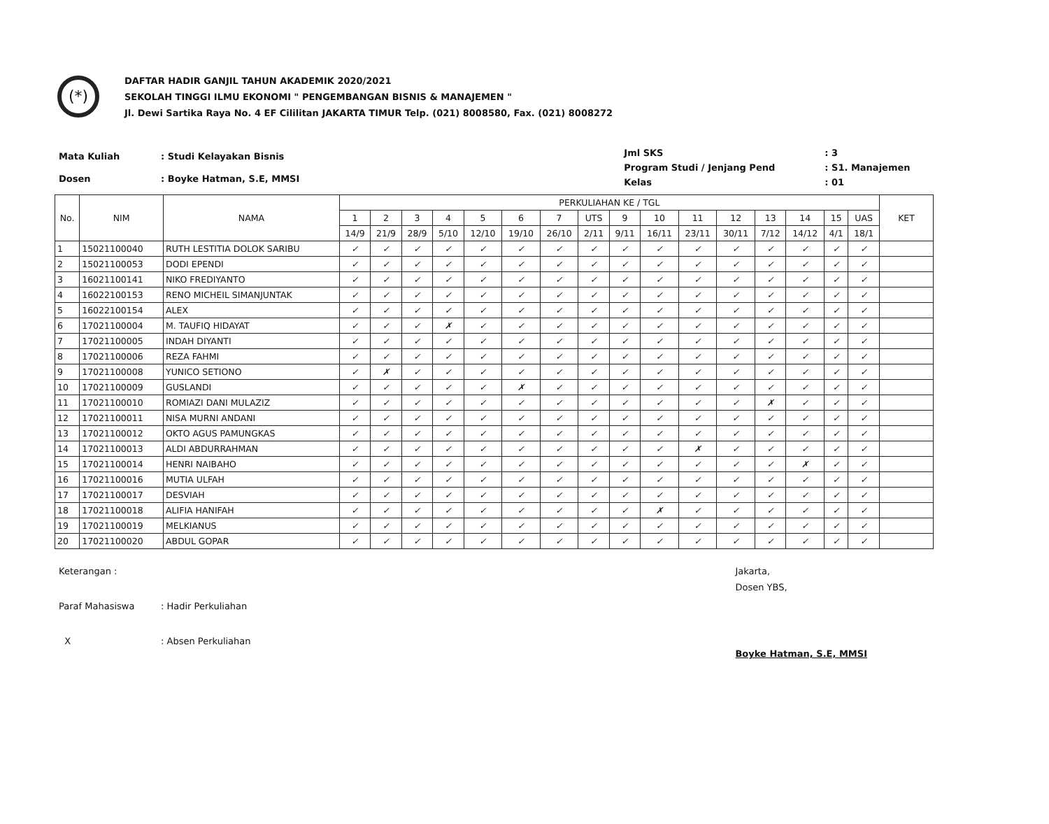(*)
DAFTAR HADIR GANJIL TAHUN AKADEMIK 2020/2021
SEKOLAH TINGGI ILMU EKONOMI " PENGEMBANGAN BISNIS & MANAJEMEN "
Jl. Dewi Sartika Raya No. 4 EF Cililitan JAKARTA TIMUR Telp. (021) 8008580, Fax. (021) 8008272
| Mata Kuliah | : Studi Kelayakan Bisnis |
| Dosen | : Boyke Hatman, S.E, MMSI |
| Jml SKS | : 3 |
| Program Studi / Jenjang Pend | : S1. Manajemen |
| Kelas | : 01 |
| No. | NIM | NAMA | PERKULIAHAN KE / TGL | | | | | | | | | | | | | | | | KET |
| --- | --- | --- | --- | --- | --- | --- | --- | --- | --- | --- | --- | --- | --- | --- | --- | --- | --- | --- | --- |
| | | | 1 | 2 | 3 | 4 | 5 | 6 | 7 | UTS | 9 | 10 | 11 | 12 | 13 | 14 | 15 | UAS | |
| | | | 14/9 | 21/9 | 28/9 | 5/10 | 12/10 | 19/10 | 26/10 | 2/11 | 9/11 | 16/11 | 23/11 | 30/11 | 7/12 | 14/12 | 4/1 | 18/1 | |
| 1 | 15021100040 | RUTH LESTITIA DOLOK SARIBU | ✓ | ✓ | ✓ | ✓ | ✓ | ✓ | ✓ | ✓ | ✓ | ✓ | ✓ | ✓ | ✓ | ✓ | ✓ | ✓ | |
| 2 | 15021100053 | DODI EPENDI | ✓ | ✓ | ✓ | ✓ | ✓ | ✓ | ✓ | ✓ | ✓ | ✓ | ✓ | ✓ | ✓ | ✓ | ✓ | ✓ | |
| 3 | 16021100141 | NIKO FREDIYANTO | ✓ | ✓ | ✓ | ✓ | ✓ | ✓ | ✓ | ✓ | ✓ | ✓ | ✓ | ✓ | ✓ | ✓ | ✓ | ✓ | |
| 4 | 16022100153 | RENO MICHEIL SIMANJUNTAK | ✓ | ✓ | ✓ | ✓ | ✓ | ✓ | ✓ | ✓ | ✓ | ✓ | ✓ | ✓ | ✓ | ✓ | ✓ | ✓ | |
| 5 | 16022100154 | ALEX | ✓ | ✓ | ✓ | ✓ | ✓ | ✓ | ✓ | ✓ | ✓ | ✓ | ✓ | ✓ | ✓ | ✓ | ✓ | ✓ | |
| 6 | 17021100004 | M. TAUFIQ HIDAYAT | ✓ | ✓ | ✓ | ✗ | ✓ | ✓ | ✓ | ✓ | ✓ | ✓ | ✓ | ✓ | ✓ | ✓ | ✓ | ✓ | |
| 7 | 17021100005 | INDAH DIYANTI | ✓ | ✓ | ✓ | ✓ | ✓ | ✓ | ✓ | ✓ | ✓ | ✓ | ✓ | ✓ | ✓ | ✓ | ✓ | ✓ | |
| 8 | 17021100006 | REZA FAHMI | ✓ | ✓ | ✓ | ✓ | ✓ | ✓ | ✓ | ✓ | ✓ | ✓ | ✓ | ✓ | ✓ | ✓ | ✓ | ✓ | |
| 9 | 17021100008 | YUNICO SETIONO | ✓ | ✗ | ✓ | ✓ | ✓ | ✓ | ✓ | ✓ | ✓ | ✓ | ✓ | ✓ | ✓ | ✓ | ✓ | ✓ | |
| 10 | 17021100009 | GUSLANDI | ✓ | ✓ | ✓ | ✓ | ✓ | ✗ | ✓ | ✓ | ✓ | ✓ | ✓ | ✓ | ✓ | ✓ | ✓ | ✓ | |
| 11 | 17021100010 | ROMIAZI DANI MULAZIZ | ✓ | ✓ | ✓ | ✓ | ✓ | ✓ | ✓ | ✓ | ✓ | ✓ | ✓ | ✓ | ✗ | ✓ | ✓ | ✓ | |
| 12 | 17021100011 | NISA MURNI ANDANI | ✓ | ✓ | ✓ | ✓ | ✓ | ✓ | ✓ | ✓ | ✓ | ✓ | ✓ | ✓ | ✓ | ✓ | ✓ | ✓ | |
| 13 | 17021100012 | OKTO AGUS PAMUNGKAS | ✓ | ✓ | ✓ | ✓ | ✓ | ✓ | ✓ | ✓ | ✓ | ✓ | ✓ | ✓ | ✓ | ✓ | ✓ | ✓ | |
| 14 | 17021100013 | ALDI ABDURRAHMAN | ✓ | ✓ | ✓ | ✓ | ✓ | ✓ | ✓ | ✓ | ✓ | ✓ | ✗ | ✓ | ✓ | ✓ | ✓ | ✓ | |
| 15 | 17021100014 | HENRI NAIBAHO | ✓ | ✓ | ✓ | ✓ | ✓ | ✓ | ✓ | ✓ | ✓ | ✓ | ✓ | ✓ | ✓ | ✗ | ✓ | ✓ | |
| 16 | 17021100016 | MUTIA ULFAH | ✓ | ✓ | ✓ | ✓ | ✓ | ✓ | ✓ | ✓ | ✓ | ✓ | ✓ | ✓ | ✓ | ✓ | ✓ | ✓ | |
| 17 | 17021100017 | DESVIAH | ✓ | ✓ | ✓ | ✓ | ✓ | ✓ | ✓ | ✓ | ✓ | ✓ | ✓ | ✓ | ✓ | ✓ | ✓ | ✓ | |
| 18 | 17021100018 | ALIFIA HANIFAH | ✓ | ✓ | ✓ | ✓ | ✓ | ✓ | ✓ | ✓ | ✓ | ✗ | ✓ | ✓ | ✓ | ✓ | ✓ | ✓ | |
| 19 | 17021100019 | MELKIANUS | ✓ | ✓ | ✓ | ✓ | ✓ | ✓ | ✓ | ✓ | ✓ | ✓ | ✓ | ✓ | ✓ | ✓ | ✓ | ✓ | |
| 20 | 17021100020 | ABDUL GOPAR | ✓ | ✓ | ✓ | ✓ | ✓ | ✓ | ✓ | ✓ | ✓ | ✓ | ✓ | ✓ | ✓ | ✓ | ✓ | ✓ | |
| Keterangan : | |
| Paraf Mahasiswa | : Hadir Perkuliahan |
| X | : Absen Perkuliahan |
Jakarta,
Dosen YBS,
Boyke Hatman, S.E, MMSI